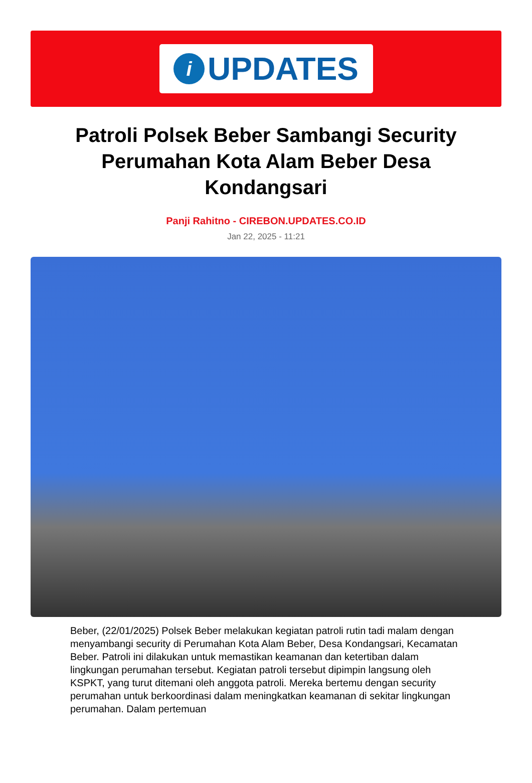i
UPDATES
Patroli Polsek Beber Sambangi Security Perumahan Kota Alam Beber Desa Kondangsari
Panji Rahitno - CIREBON.UPDATES.CO.ID
Jan 22, 2025 - 11:21
Beber, (22/01/2025) Polsek Beber melakukan kegiatan patroli rutin tadi malam dengan menyambangi security di Perumahan Kota Alam Beber, Desa Kondangsari, Kecamatan Beber. Patroli ini dilakukan untuk memastikan keamanan dan ketertiban dalam lingkungan perumahan tersebut. Kegiatan patroli tersebut dipimpin langsung oleh KSPKT, yang turut ditemani oleh anggota patroli. Mereka bertemu dengan security perumahan untuk berkoordinasi dalam meningkatkan keamanan di sekitar lingkungan perumahan. Dalam pertemuan